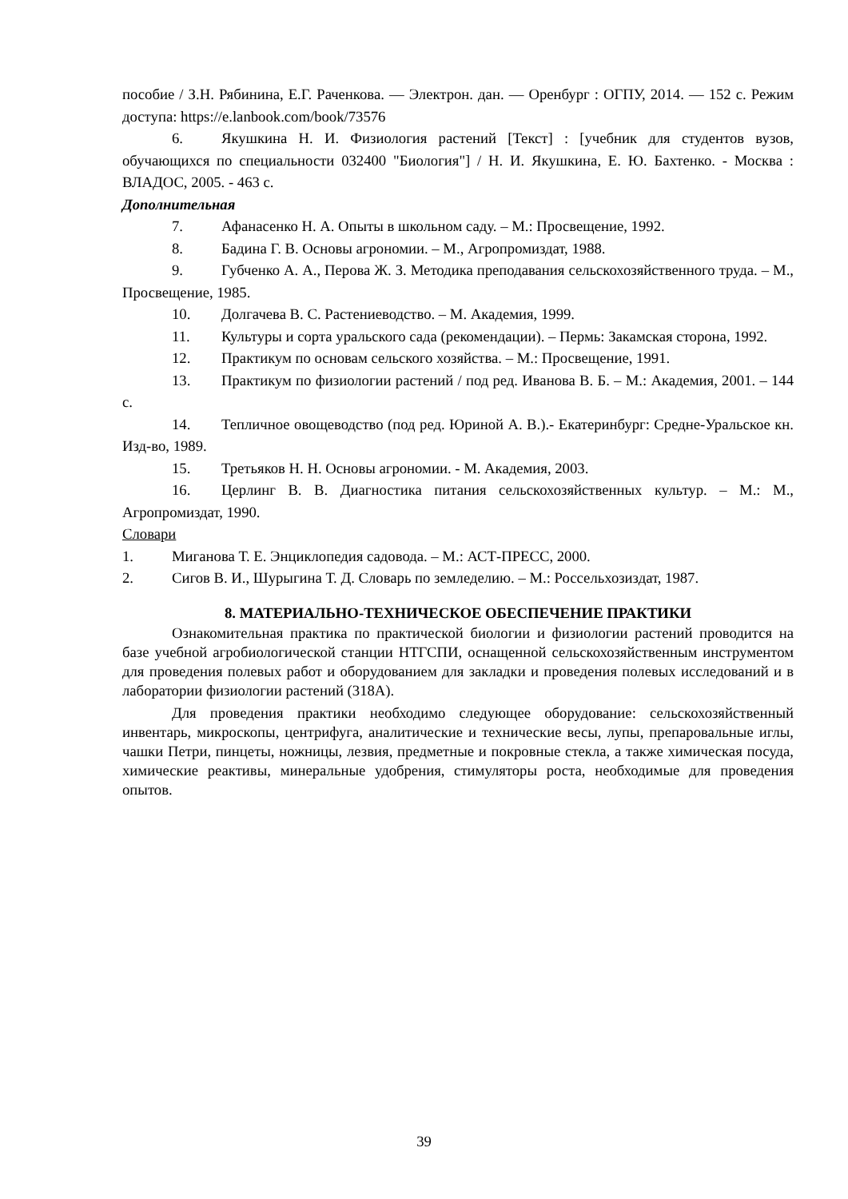пособие / З.Н. Рябинина, Е.Г. Раченкова. — Электрон. дан. — Оренбург : ОГПУ, 2014. — 152 с. Режим доступа: https://e.lanbook.com/book/73576
6. Якушкина Н. И. Физиология растений [Текст] : [учебник для студентов вузов, обучающихся по специальности 032400 "Биология"] / Н. И. Якушкина, Е. Ю. Бахтенко. - Москва : ВЛАДОС, 2005. - 463 с.
Дополнительная
7. Афанасенко Н. А. Опыты в школьном саду. – М.: Просвещение, 1992.
8. Бадина Г. В. Основы агрономии. – М., Агропромиздат, 1988.
9. Губченко А. А., Перова Ж. З. Методика преподавания сельскохозяйственного труда. – М., Просвещение, 1985.
10. Долгачева В. С. Растениеводство. – М. Академия, 1999.
11. Культуры и сорта уральского сада (рекомендации). – Пермь: Закамская сторона, 1992.
12. Практикум по основам сельского хозяйства. – М.: Просвещение, 1991.
13. Практикум по физиологии растений / под ред. Иванова В. Б. – М.: Академия, 2001. – 144 с.
14. Тепличное овощеводство (под ред. Юриной А. В.).- Екатеринбург: Средне-Уральское кн. Изд-во, 1989.
15. Третьяков Н. Н. Основы агрономии. - М. Академия, 2003.
16. Церлинг В. В. Диагностика питания сельскохозяйственных культур. – М.: М., Агропромиздат, 1990.
Словари
1. Миганова Т. Е. Энциклопедия садовода. – М.: АСТ-ПРЕСС, 2000.
2. Сигов В. И., Шурыгина Т. Д. Словарь по земледелию. – М.: Россельхозиздат, 1987.
8. МАТЕРИАЛЬНО-ТЕХНИЧЕСКОЕ ОБЕСПЕЧЕНИЕ ПРАКТИКИ
Ознакомительная практика по практической биологии и физиологии растений проводится на базе учебной агробиологической станции НТГСПИ, оснащенной сельскохозяйственным инструментом для проведения полевых работ и оборудованием для закладки и проведения полевых исследований и в лаборатории физиологии растений (318А).
Для проведения практики необходимо следующее оборудование: сельскохозяйственный инвентарь, микроскопы, центрифуга, аналитические и технические весы, лупы, препаровальные иглы, чашки Петри, пинцеты, ножницы, лезвия, предметные и покровные стекла, а также химическая посуда, химические реактивы, минеральные удобрения, стимуляторы роста, необходимые для проведения опытов.
39